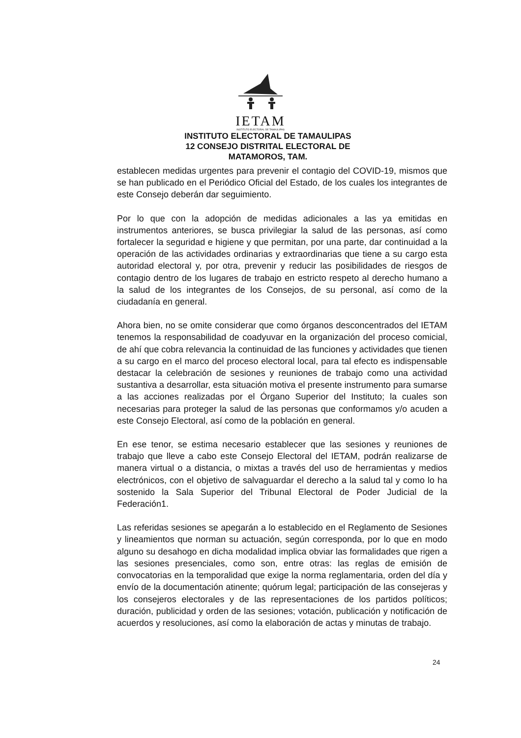IETAM
INSTITUTO ELECTORAL DE TAMAULIPAS
INSTITUTO ELECTORAL DE TAMAULIPAS
12 CONSEJO DISTRITAL ELECTORAL DE
MATAMOROS, TAM.
establecen medidas urgentes para prevenir el contagio del COVID-19, mismos que se han publicado en el Periódico Oficial del Estado, de los cuales los integrantes de este Consejo deberán dar seguimiento.
Por lo que con la adopción de medidas adicionales a las ya emitidas en instrumentos anteriores, se busca privilegiar la salud de las personas, así como fortalecer la seguridad e higiene y que permitan, por una parte, dar continuidad a la operación de las actividades ordinarias y extraordinarias que tiene a su cargo esta autoridad electoral y, por otra, prevenir y reducir las posibilidades de riesgos de contagio dentro de los lugares de trabajo en estricto respeto al derecho humano a la salud de los integrantes de los Consejos, de su personal, así como de la ciudadanía en general.
Ahora bien, no se omite considerar que como órganos desconcentrados del IETAM tenemos la responsabilidad de coadyuvar en la organización del proceso comicial, de ahí que cobra relevancia la continuidad de las funciones y actividades que tienen a su cargo en el marco del proceso electoral local, para tal efecto es indispensable destacar la celebración de sesiones y reuniones de trabajo como una actividad sustantiva a desarrollar, esta situación motiva el presente instrumento para sumarse a las acciones realizadas por el Órgano Superior del Instituto; la cuales son necesarias para proteger la salud de las personas que conformamos y/o acuden a este Consejo Electoral, así como de la población en general.
En ese tenor, se estima necesario establecer que las sesiones y reuniones de trabajo que lleve a cabo este Consejo Electoral del IETAM, podrán realizarse de manera virtual o a distancia, o mixtas a través del uso de herramientas y medios electrónicos, con el objetivo de salvaguardar el derecho a la salud tal y como lo ha sostenido la Sala Superior del Tribunal Electoral de Poder Judicial de la Federación1.
Las referidas sesiones se apegarán a lo establecido en el Reglamento de Sesiones y lineamientos que norman su actuación, según corresponda, por lo que en modo alguno su desahogo en dicha modalidad implica obviar las formalidades que rigen a las sesiones presenciales, como son, entre otras: las reglas de emisión de convocatorias en la temporalidad que exige la norma reglamentaria, orden del día y envío de la documentación atinente; quórum legal; participación de las consejeras y los consejeros electorales y de las representaciones de los partidos políticos; duración, publicidad y orden de las sesiones; votación, publicación y notificación de acuerdos y resoluciones, así como la elaboración de actas y minutas de trabajo.
24